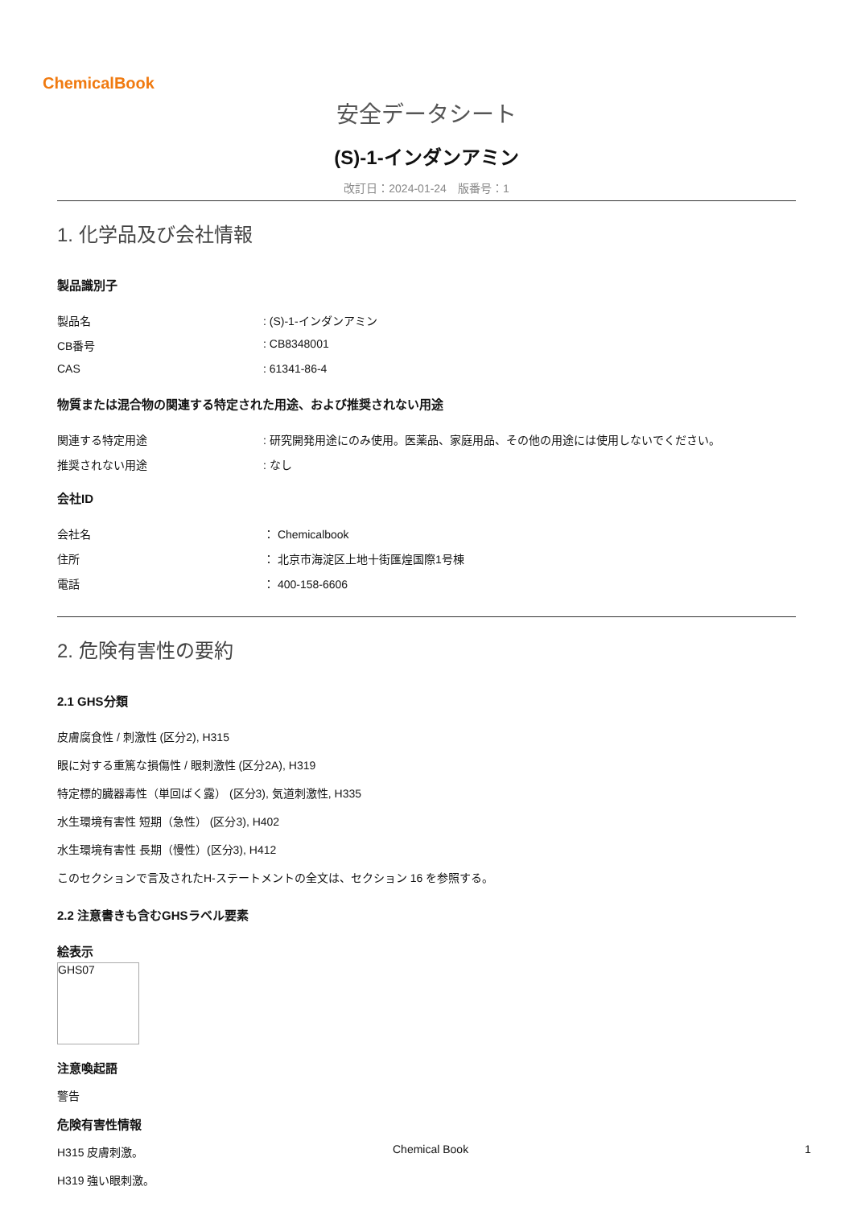ChemicalBook
安全データシート
(S)-1-インダンアミン
改訂日：2024-01-24　版番号：1
1. 化学品及び会社情報
製品識別子
製品名: (S)-1-インダンアミン
CB番号: CB8348001
CAS: 61341-86-4
物質または混合物の関連する特定された用途、および推奨されない用途
関連する特定用途: 研究開発用途にのみ使用。医薬品、家庭用品、その他の用途には使用しないでください。
推奨されない用途: なし
会社ID
会社名 ： Chemicalbook
住所 ： 北京市海淀区上地十街匯煌国際1号棟
電話 ： 400-158-6606
2. 危険有害性の要約
2.1 GHS分類
皮膚腐食性 / 刺激性 (区分2), H315
眼に対する重篤な損傷性 / 眼刺激性 (区分2A), H319
特定標的臓器毒性（単回ばく露） (区分3), 気道刺激性, H335
水生環境有害性 短期（急性） (区分3), H402
水生環境有害性 長期（慢性）(区分3), H412
このセクションで言及されたH-ステートメントの全文は、セクション 16 を参照する。
2.2 注意書きも含むGHSラベル要素
絵表示
GHS07
注意喚起語
警告
危険有害性情報
H315 皮膚刺激。
H319 強い眼刺激。
Chemical Book 1